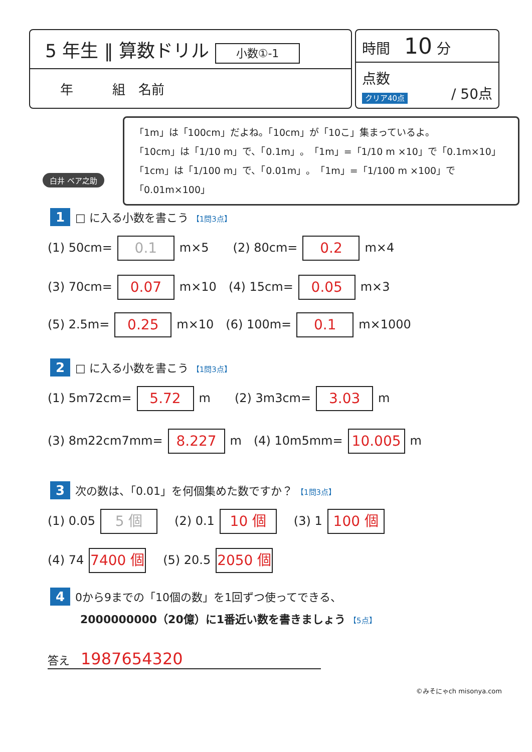5 年生 ‖ 算数ドリル 小数①-1
年　　　組　名前
時間　10 分
点数 / 50点
クリア40点
白井 ベア之助
「1m」は「100cm」だよね。「10cm」が「10こ」集まっているよ。
「10cm」は「1/10 m」で、「0.1m」。「1m」=「1/10 m ×10」で「0.1m×10」
「1cm」は「1/100 m」で、「0.01m」。「1m」=「1/100 m ×100」で「0.01m×100」
1 □ に入る小数を書こう 【1問3点】
(1) 50cm= 0.1 m×5　　(2) 80cm= 0.2 m×4
(3) 70cm= 0.07 m×10　(4) 15cm= 0.05 m×3
(5) 2.5m= 0.25 m×10　(6) 100m= 0.1 m×1000
2 □ に入る小数を書こう 【1問3点】
(1) 5m72cm= 5.72 m　　(2) 3m3cm= 3.03 m
(3) 8m22cm7mm= 8.227 m　(4) 10m5mm= 10.005 m
3 次の数は、「0.01」を何個集めた数ですか？ 【1問3点】
(1) 0.05 5 個　(2) 0.1 10 個　(3) 1 100 個
(4) 74 7400 個　(5) 20.5 2050 個
4 0から9までの「10個の数」を1回ずつ使ってできる、
2000000000（20億）に1番近い数を書きましょう 【5点】
答え　1987654320
©みそにゃch misonya.com